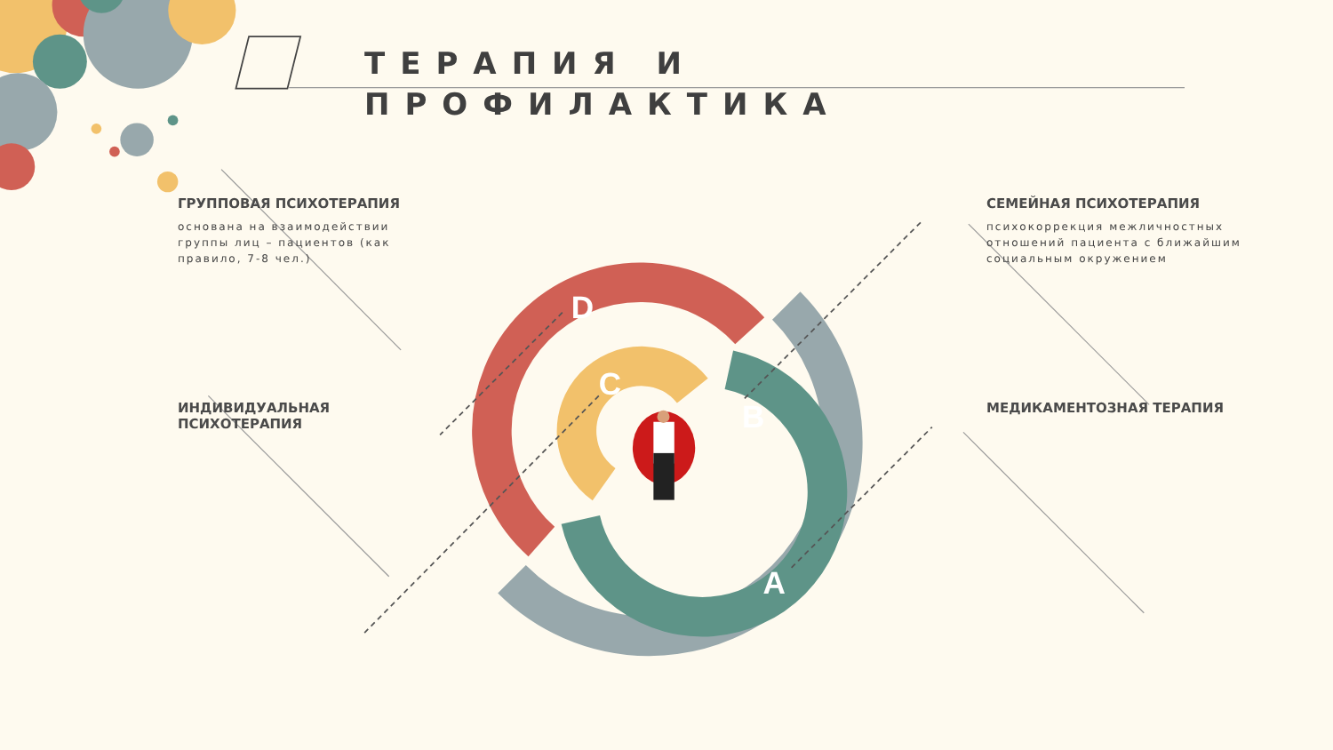D
C
B
A
ТЕРАПИЯ И
ПРОФИЛАКТИКА
ГРУППОВАЯ ПСИХОТЕРАПИЯ
основана на взаимодействии группы лиц – пациентов (как правило, 7-8 чел.)
ИНДИВИДУАЛЬНАЯ ПСИХОТЕРАПИЯ
СЕМЕЙНАЯ ПСИХОТЕРАПИЯ
психокоррекция межличностных отношений пациента с ближайшим социальным окружением
МЕДИКАМЕНТОЗНАЯ ТЕРАПИЯ